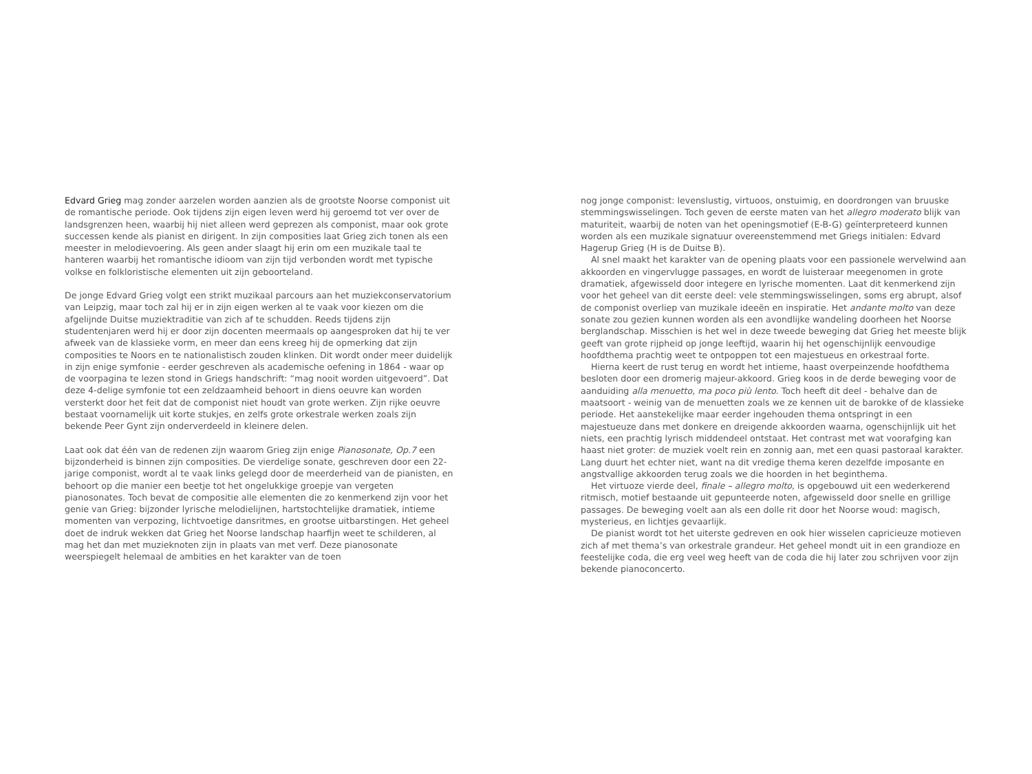Edvard Grieg mag zonder aarzelen worden aanzien als de grootste Noorse componist uit de romantische periode. Ook tijdens zijn eigen leven werd hij geroemd tot ver over de landsgrenzen heen, waarbij hij niet alleen werd geprezen als componist, maar ook grote successen kende als pianist en dirigent. In zijn composities laat Grieg zich tonen als een meester in melodievoering. Als geen ander slaagt hij erin om een muzikale taal te hanteren waarbij het romantische idioom van zijn tijd verbonden wordt met typische volkse en folkloristische elementen uit zijn geboorteland.
De jonge Edvard Grieg volgt een strikt muzikaal parcours aan het muziekconservatorium van Leipzig, maar toch zal hij er in zijn eigen werken al te vaak voor kiezen om die afgelijnde Duitse muziektraditie van zich af te schudden. Reeds tijdens zijn studentenjaren werd hij er door zijn docenten meermaals op aangesproken dat hij te ver afweek van de klassieke vorm, en meer dan eens kreeg hij de opmerking dat zijn composities te Noors en te nationalistisch zouden klinken. Dit wordt onder meer duidelijk in zijn enige symfonie - eerder geschreven als academische oefening in 1864 - waar op de voorpagina te lezen stond in Griegs handschrift: “mag nooit worden uitgevoerd”. Dat deze 4-delige symfonie tot een zeldzaamheid behoort in diens oeuvre kan worden versterkt door het feit dat de componist niet houdt van grote werken. Zijn rijke oeuvre bestaat voornamelijk uit korte stukjes, en zelfs grote orkestrale werken zoals zijn bekende Peer Gynt zijn onderverdeeld in kleinere delen.
Laat ook dat één van de redenen zijn waarom Grieg zijn enige Pianosonate, Op.7 een bijzonderheid is binnen zijn composities. De vierdelige sonate, geschreven door een 22-jarige componist, wordt al te vaak links gelegd door de meerderheid van de pianisten, en behoort op die manier een beetje tot het ongelukkige groepje van vergeten pianosonates. Toch bevat de compositie alle elementen die zo kenmerkend zijn voor het genie van Grieg: bijzonder lyrische melodielijnen, hartstochtelijke dramatiek, intieme momenten van verpozing, lichtvoetige dansritmes, en grootse uitbarstingen. Het geheel doet de indruk wekken dat Grieg het Noorse landschap haarfijn weet te schilderen, al mag het dan met muzieknoten zijn in plaats van met verf. Deze pianosonate weerspiegelt helemaal de ambities en het karakter van de toen
nog jonge componist: levenslustig, virtuoos, onstuimig, en doordrongen van bruuske stemmingswisselingen. Toch geven de eerste maten van het allegro moderato blijk van maturiteit, waarbij de noten van het openingsmotief (E-B-G) geïnterpreteerd kunnen worden als een muzikale signatuur overeenstemmend met Griegs initialen: Edvard Hagerup Grieg (H is de Duitse B).
Al snel maakt het karakter van de opening plaats voor een passionele wervelwind aan akkoorden en vingervlugge passages, en wordt de luisteraar meegenomen in grote dramatiek, afgewisseld door integere en lyrische momenten. Laat dit kenmerkend zijn voor het geheel van dit eerste deel: vele stemmingswisselingen, soms erg abrupt, alsof de componist overliep van muzikale ideeën en inspiratie. Het andante molto van deze sonate zou gezien kunnen worden als een avondlijke wandeling doorheen het Noorse berglandschap. Misschien is het wel in deze tweede beweging dat Grieg het meeste blijk geeft van grote rijpheid op jonge leeftijd, waarin hij het ogenschijnlijk eenvoudige hoofdthema prachtig weet te ontpoppen tot een majestueus en orkestraal forte.
Hierna keert de rust terug en wordt het intieme, haast overpeinzende hoofdthema besloten door een dromerig majeur-akkoord. Grieg koos in de derde beweging voor de aanduiding alla menuetto, ma poco più lento. Toch heeft dit deel - behalve dan de maatsoort - weinig van de menuetten zoals we ze kennen uit de barokke of de klassieke periode. Het aanstekelijke maar eerder ingehouden thema ontspringt in een majestueuze dans met donkere en dreigende akkoorden waarna, ogenschijnlijk uit het niets, een prachtig lyrisch middendeel ontstaat. Het contrast met wat voorafging kan haast niet groter: de muziek voelt rein en zonnig aan, met een quasi pastoraal karakter. Lang duurt het echter niet, want na dit vredige thema keren dezelfde imposante en angstvallige akkoorden terug zoals we die hoorden in het beginthema.
Het virtuoze vierde deel, finale – allegro molto, is opgebouwd uit een wederkerend ritmisch, motief bestaande uit gepunteerde noten, afgewisseld door snelle en grillige passages. De beweging voelt aan als een dolle rit door het Noorse woud: magisch, mysterieus, en lichtjes gevaarlijk.
De pianist wordt tot het uiterste gedreven en ook hier wisselen capricieuze motieven zich af met thema’s van orkestrale grandeur. Het geheel mondt uit in een grandioze en feestelijke coda, die erg veel weg heeft van de coda die hij later zou schrijven voor zijn bekende pianoconcerto.